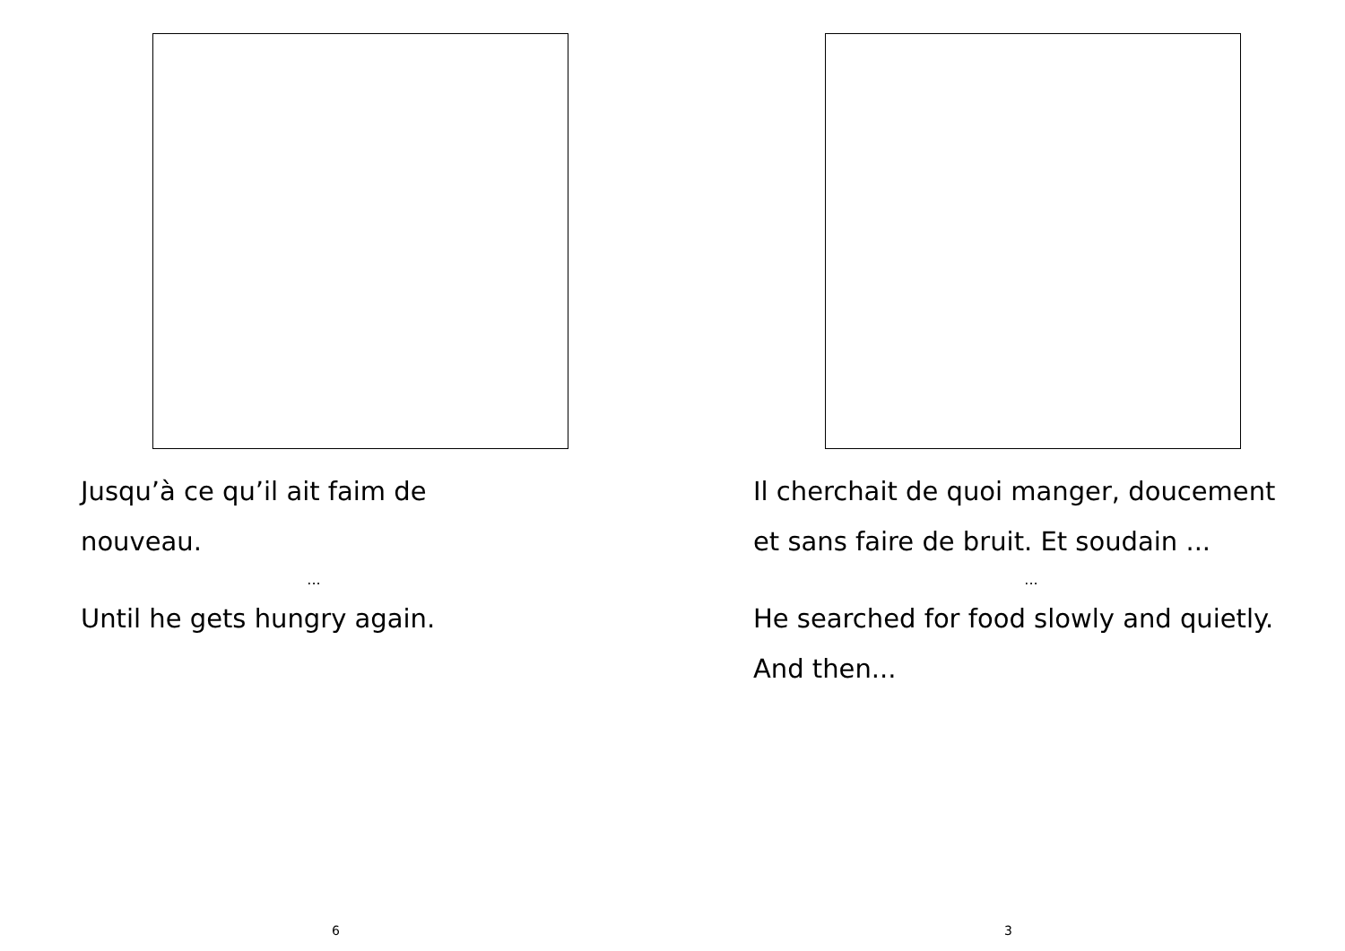Jusqu’à ce qu’il ait faim de nouveau.
...
Until he gets hungry again.
6
Il cherchait de quoi manger, doucement et sans faire de bruit. Et soudain ...
...
He searched for food slowly and quietly. And then...
3